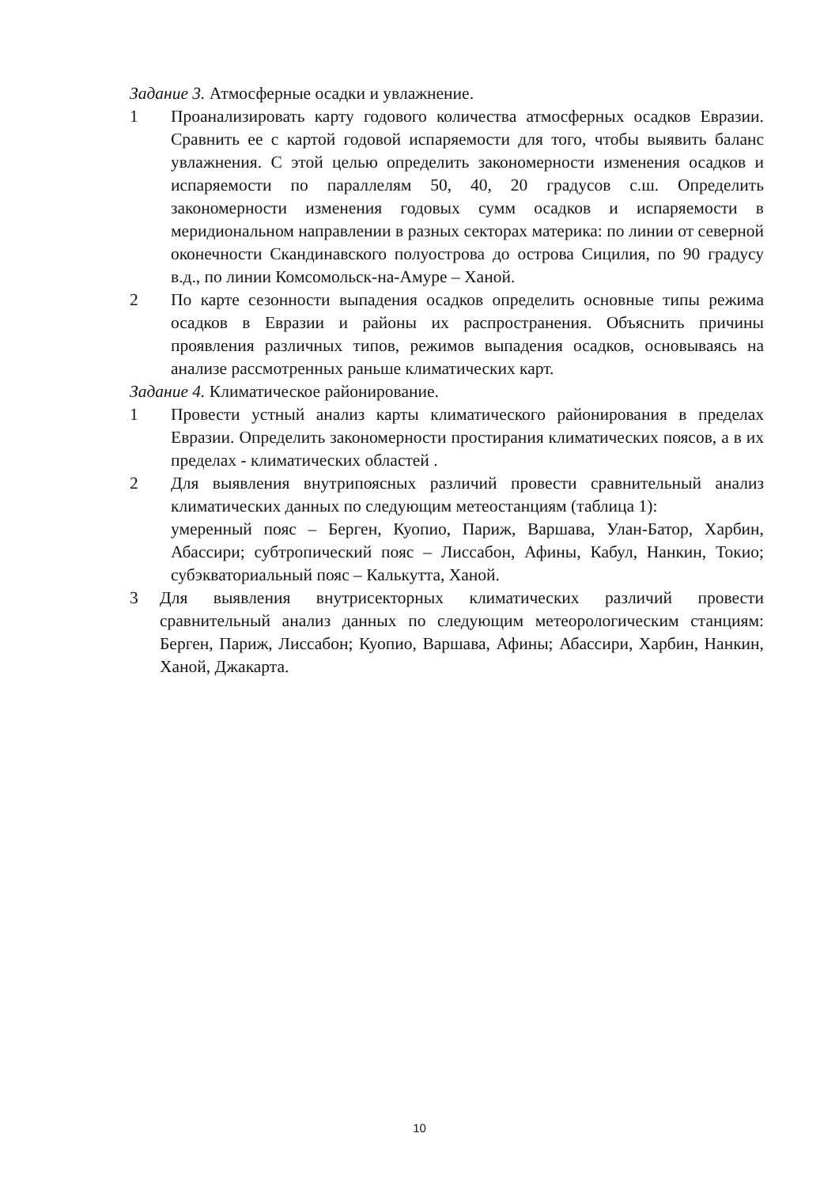Задание 3. Атмосферные осадки и увлажнение.
1 Проанализировать карту годового количества атмосферных осадков Евразии. Сравнить ее с картой годовой испаряемости для того, чтобы выявить баланс увлажнения. С этой целью определить закономерности изменения осадков и испаряемости по параллелям 50, 40, 20 градусов с.ш. Определить закономерности изменения годовых сумм осадков и испаряемости в меридиональном направлении в разных секторах материка: по линии от северной оконечности Скандинавского полуострова до острова Сицилия, по 90 градусу в.д., по линии Комсомольск-на-Амуре – Ханой.
2 По карте сезонности выпадения осадков определить основные типы режима осадков в Евразии и районы их распространения. Объяснить причины проявления различных типов, режимов выпадения осадков, основываясь на анализе рассмотренных раньше климатических карт.
Задание 4. Климатическое районирование.
1 Провести устный анализ карты климатического районирования в пределах Евразии. Определить закономерности простирания климатических поясов, а в их пределах - климатических областей .
2 Для выявления внутрипоясных различий провести сравнительный анализ климатических данных по следующим метеостанциям (таблица 1):
умеренный пояс – Берген, Куопио, Париж, Варшава, Улан-Батор, Харбин, Абассири; субтропический пояс – Лиссабон, Афины, Кабул, Нанкин, Токио; субэкваториальный пояс – Калькутта, Ханой.
3 Для выявления внутрисекторных климатических различий провести сравнительный анализ данных по следующим метеорологическим станциям: Берген, Париж, Лиссабон; Куопио, Варшава, Афины; Абассири, Харбин, Нанкин, Ханой, Джакарта.
10